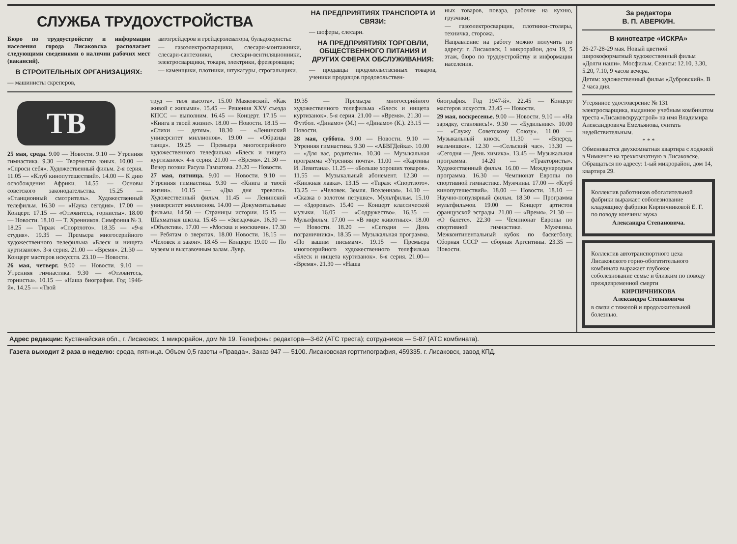СЛУЖБА ТРУДОУСТРОЙСТВА
Бюро по трудоустройству и информации населения города Лисаковска располагает следующими сведениями о наличии рабочих мест (вакансий).
В СТРОИТЕЛЬНЫХ ОРГАНИЗАЦИЯХ:
— машинисты скреперов,
автогрейдеров и грейдерэлеватора, бульдозеристы:
— газоэлектросварщики, слесари-монтажники, слесари-сантехники, слесари-вентиляционники, электросварщики, токари, электрики, фрезеровщик;
— каменщики, плотники, штукатуры, строгальщики.
НА ПРЕДПРИЯТИЯХ ТРАНСПОРТА И СВЯЗИ:
— шоферы, слесари.
НА ПРЕДПРИЯТИЯХ ТОРГОВЛИ, ОБЩЕСТВЕННОГО ПИТАНИЯ И ДРУГИХ СФЕРАХ ОБСЛУЖИВАНИЯ:
— продавцы продовольственных товаров, ученики продавцов продовольствен-
ных товаров, повара, рабочие на кухню, грузчики;
— газоэлектросварщик, плотники-столяры, техничка, сторожа.
Направление на работу можно получить по адресу: г. Лисаковск, 1 микрорайон, дом 19, 5 этаж, бюро по трудоустройству и информации населения.
ТВ
25 мая, среда. 9.00 — Новости. 9.10 — Утренняя гимнастика. 9.30 — Творчество юных. 10.00 — «Спроси себя». Художественный фильм. 2-я серия. 11.05 — «Клуб кинопутешествий». 14.00 — К дню освобождения Африки. 14.55 — Основы советского законодательства. 15.25 — «Станционный смотритель». Художественный телефильм. 16.30 — «Наука сегодня». 17.00 — Концерт. 17.15 — «Отзовитесь, горнисты». 18.00 — Новости. 18.10 — Т. Хренников. Симфония № 3. 18.25 — Тираж «Спортлото». 18.35 — «9-я студия». 19.35 — Премьера многосерийного художественного телефильма «Блеск и нищета куртизанок». 3-я серия. 21.00 — «Время». 21.30 — Концерт мастеров искусств. 23.10 — Новости.
26 мая, четверг. 9.00 — Новости. 9.10 — Утренняя гимнастика. 9.30 — «Отзовитесь, горнисты». 10.15 — «Наша биография. Год 1946-й». 14.25 — «Твой
труд — твоя высота». 15.00 Маяковский. «Как живой с живыми». 15.45 — Решения XXV съезда КПСС — выполним. 16.45 — Концерт. 17.15 — «Книга в твоей жизни». 18.00 — Новости. 18.15 — «Стихи — детям». 18.30 — «Ленинский университет миллионов». 19.00 — «Образцы танца». 19.25 — Премьера многосерийного художественного телефильма «Блеск и нищета куртизанок». 4-я серия. 21.00 — «Время». 21.30 — Вечер поэзии Расула Гамзатова. 23.20 — Новости.
27 мая, пятница. 9.00 — Новости. 9.10 — Утренняя гимнастика. 9.30 — «Книга в твоей жизни». 10.15 — «Два дня тревоги». Художественный фильм. 11.45 — Ленинский университет миллионов. 14.00 — Документальные фильмы. 14.50 — Страницы истории. 15.15 — Шахматная школа. 15.45 — «Звездочка». 16.30 — «Объектив». 17.00 — «Москва и москвичи». 17.30 — Ребятам о зверятах. 18.00 Новости. 18.15 — «Человек и закон». 18.45 — Концерт. 19.00 — По музеям и выставочным залам. Лувр.
19.35 — Премьера многосерийного художественного телефильма «Блеск и нищета куртизанок». 5-я серия. 21.00 — «Время». 21.30 — Футбол. «Динамо» (М.) — «Динамо» (К.). 23.15 — Новости.
28 мая, суббота. 9.00 — Новости. 9.10 — Утренняя гимнастика. 9.30 — «АБВГДейка». 10.00 — «Для вас, родители». 10.30 — Музыкальная программа «Утренняя почта». 11.00 — «Картины И. Левитана». 11.25 — «Больше хороших товаров». 11.55 — Музыкальный абонемент. 12.30 — «Книжная лавка». 13.15 — «Тираж «Спортлото». 13.25 — «Человек. Земля. Вселенная». 14.10 — «Сказка о золотом петушке». Мультфильм. 15.10 — «Здоровье». 15.40 — Концерт классической музыки. 16.05 — «Содружество». 16.35 — Мультфильм. 17.00 — «В мире животных». 18.00 — Новости. 18.20 — «Сегодня — День пограничника». 18.35 — Музыкальная программа. «По вашим письмам». 19.15 — Премьера многосерийного художественного телефильма «Блеск и нищета куртизанок». 6-я серия. 21.00— «Время». 21.30 — «Наша
биография. Год 1947-й». 22.45 — Концерт мастеров искусств. 23.45 — Новости.
29 мая, воскресенье. 9.00 — Новости. 9.10 — «На зарядку, становись!». 9.30 — «Будильник». 10.00 — «Служу Советскому Союзу». 11.00 — Музыкальный киоск. 11.30 — «Вперед, мальчишки». 12.30 —«Сельский час». 13.30 — «Сегодня — День химика». 13.45 — Музыкальная программа. 14.20 — «Трактористы». Художественный фильм. 16.00 — Международная программа. 16.30 — Чемпионат Европы по спортивной гимнастике. Мужчины. 17.00 — «Клуб кинопутешествий». 18.00 — Новости. 18.10 — Научно-популярный фильм. 18.30 — Программа мультфильмов. 19.00 — Концерт артистов французской эстрады. 21.00 — «Время». 21.30 — «О балете». 22.30 — Чемпионат Европы по спортивной гимнастике. Мужчины. Межконтинентальный кубок по баскетболу. Сборная СССР — сборная Аргентины. 23.35 — Новости.
За редактора
В. П. АВЕРКИН.
В кинотеатре «ИСКРА»
26-27-28-29 мая. Новый цветной широкоформатный художественный фильм «Долги наши». Мосфильм. Сеансы: 12.10, 3.30, 5.20, 7.10, 9 часов вечера.
Детям: художественный фильм «Дубровский». В 2 часа дня.
Утерянное удостоверение № 131 электросварщика, выданное учебным комбинатом треста «Лисаковскрудстрой» на имя Владимира Александровича Емельянова, считать недействительным.
* * *
Обменивается двухкомнатная квартира с лоджией в Чимкенте на трехкомнатную в Лисаковске. Обращаться по адресу: 1-ый микрорайон, дом 14, квартира 29.
Коллектив работников обогатительной фабрики выражает соболезнование кладовщику фабрики Кирпичниковой Е. Г. по поводу кончины мужа
Александра Степановича.
Коллектив автотранспортного цеха Лисаковского горно-обогатительного комбината выражает глубокое соболезнование семье и близким по поводу преждевременной смерти
КИРПИЧНИКОВА
Александра Степановича
в связи с тяжелой и продолжительной болезнью.
Адрес редакции: Кустанайская обл., г. Лисаковск, 1 микрорайон, дом № 19. Телефоны: редактора—3-62 (АТС треста); сотрудников — 5-87 (АТС комбината).
Газета выходит 2 раза в неделю: среда, пятница. Объем 0,5 газеты «Правда». Заказ 947 — 5100. Лисаковская горттипография, 459335. г. Лисаковск, завод КПД.